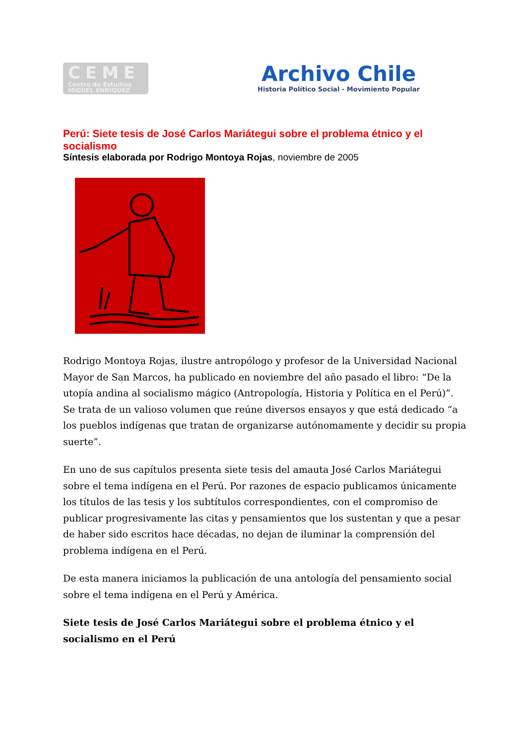CEME
Centro de Estudios
MIGUEL ENRIQUEZ
Archivo Chile
Historia Político Social - Movimiento Popular
Perú: Siete tesis de José Carlos Mariátegui sobre el problema étnico y el socialismo
Síntesis elaborada por Rodrigo Montoya Rojas, noviembre de 2005
Rodrigo Montoya Rojas, ilustre antropólogo y profesor de la Universidad Nacional Mayor de San Marcos, ha publicado en noviembre del año pasado el libro: “De la utopía andina al socialismo mágico (Antropología, Historia y Política en el Perú)”. Se trata de un valioso volumen que reúne diversos ensayos y que está dedicado “a los pueblos indígenas que tratan de organizarse autónomamente y decidir su propia suerte”.
En uno de sus capítulos presenta siete tesis del amauta José Carlos Mariátegui sobre el tema indígena en el Perú. Por razones de espacio publicamos únicamente los títulos de las tesis y los subtítulos correspondientes, con el compromiso de publicar progresivamente las citas y pensamientos que los sustentan y que a pesar de haber sido escritos hace décadas, no dejan de iluminar la comprensión del problema indígena en el Perú.
De esta manera iniciamos la publicación de una antología del pensamiento social sobre el tema indígena en el Perú y América.
Siete tesis de José Carlos Mariátegui sobre el problema étnico y el socialismo en el Perú